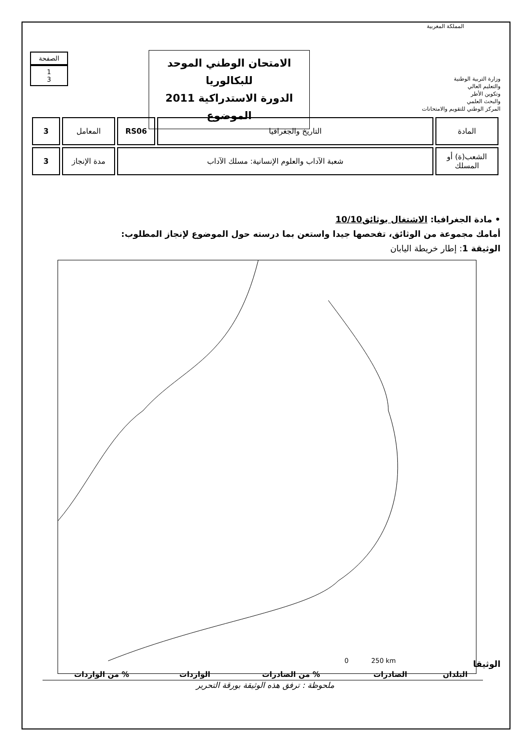المملكة المغربية
وزارة التربية الوطنية
والتعليم العالي
وتكوين الأطر
والبحث العلمي
المركز الوطني للتقويم والامتحانات
الامتحان الوطني الموحد للبكالوريا
الدورة الاستدراكية 2011
الموضوع
الصفحة
1
3
| المادة | التاريخ والجغرافيا | RS06 | المعامل | 3 |
| الشعب(ة) أو المسلك | شعبة الآداب والعلوم الإنسانية: مسلك الآداب | | مدة الإنجاز | 3 |
• مادة الجغرافيا: الاشتغال بوثائق10/10
أمامك مجموعة من الوثائق، تفحصها جيدا واستعن بما درسته حول الموضوع لإنجاز المطلوب:
الوثيقة 1: إطار خريطة اليابان
0 250 km
الوثيقا
| البلدان | الصادرات | % من الصادرات | الواردات | % من الواردات |
| --- | --- | --- | --- | --- |
ملحوظة : ترفق هذه الوثيقة بورقة التحرير